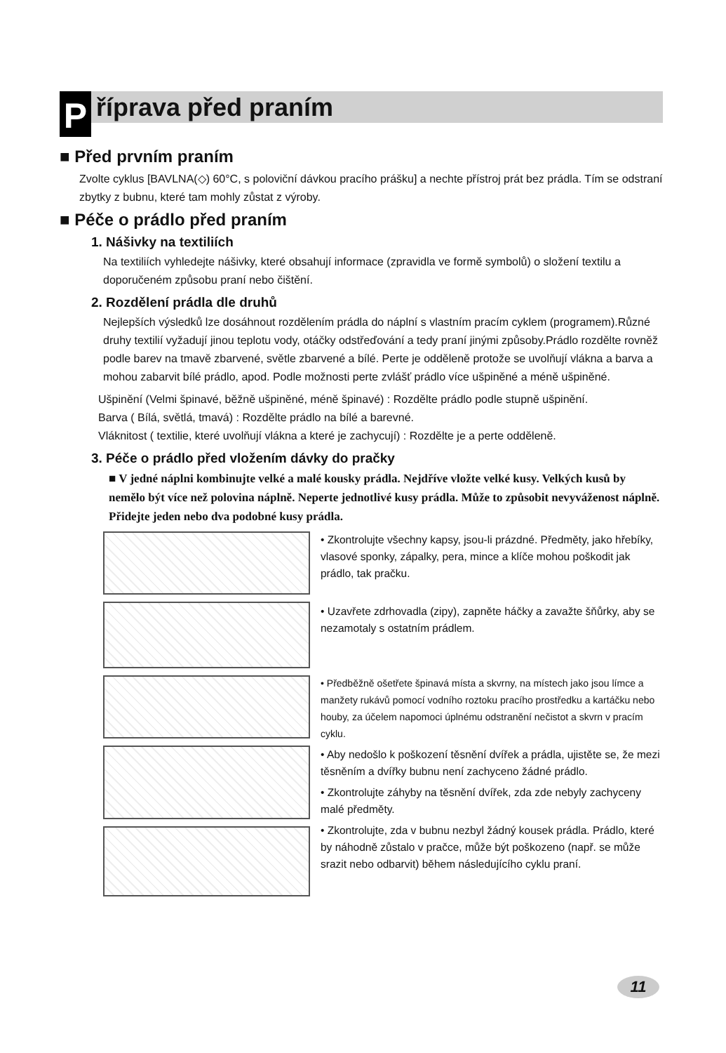P říprava před praním
■ Před prvním praním
Zvolte cyklus [BAVLNA(◇) 60°C, s poloviční dávkou pracího prášku] a nechte přístroj prát bez prádla. Tím se odstraní zbytky z bubnu, které tam mohly zůstat z výroby.
■ Péče o prádlo před praním
1. Nášivky na textiliích
Na textiliích vyhledejte nášivky, které obsahují informace (zpravidla ve formě symbolů) o složení textilu a doporučeném způsobu praní nebo čištění.
2. Rozdělení prádla dle druhů
Nejlepších výsledků lze dosáhnout rozdělením prádla do náplní s vlastním pracím cyklem (programem).Různé druhy textilií vyžadují jinou teplotu vody, otáčky odstřeďování a tedy praní jinými způsoby.Prádlo rozdělte rovněž podle barev na tmavě zbarvené, světle zbarvené a bílé. Perte je odděleně protože se uvolňují vlákna a barva a mohou zabarvit bílé prádlo, apod. Podle možnosti perte zvlášť prádlo více ušpiněné a méně ušpiněné.
Ušpinění (Velmi špinavé, běžně ušpiněné, méně špinavé) : Rozdělte prádlo podle stupně ušpinění.
Barva ( Bílá, světlá, tmavá) : Rozdělte prádlo na bílé a barevné.
Vláknitost ( textilie, které uvolňují vlákna a které je zachycují) : Rozdělte je a perte odděleně.
3. Péče o prádlo před vložením dávky do pračky
■ V jedné náplni kombinujte velké a malé kousky prádla. Nejdříve vložte velké kusy. Velkých kusů by nemělo být více než polovina náplně. Neperte jednotlivé kusy prádla. Může to způsobit nevyváženost náplně. Přidejte jeden nebo dva podobné kusy prádla.
• Zkontrolujte všechny kapsy, jsou-li prázdné. Předměty, jako hřebíky, vlasové sponky, zápalky, pera, mince a klíče mohou poškodit jak prádlo, tak pračku.
• Uzavřete zdrhovadla (zipy), zapněte háčky a zavažte šňůrky, aby se nezamotaly s ostatním prádlem.
• Předběžně ošetřete špinavá místa a skvrny, na místech jako jsou límce a manžety rukávů pomocí vodního roztoku pracího prostředku a kartáčku nebo houby, za účelem napomoci úplnému odstranění nečistot a skvrn v pracím cyklu.
• Aby nedošlo k poškození těsnění dvířek a prádla, ujistěte se, že mezi těsněním a dvířky bubnu není zachyceno žádné prádlo.
• Zkontrolujte záhyby na těsnění dvířek, zda zde nebyly zachyceny malé předměty.
• Zkontrolujte, zda v bubnu nezbyl žádný kousek prádla. Prádlo, které by náhodně zůstalo v pračce, může být poškozeno (např. se může srazit nebo odbarvit) během následujícího cyklu praní.
11